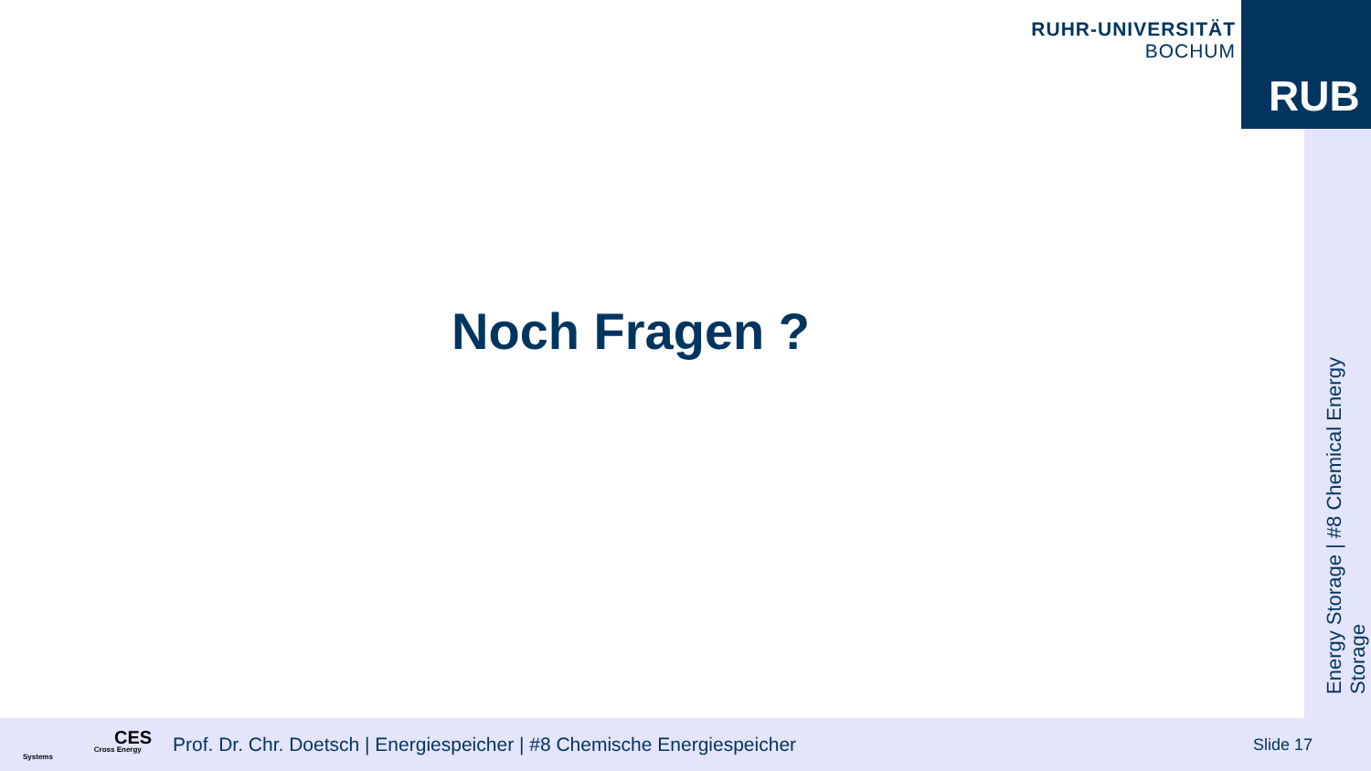RUHR-UNIVERSITÄT BOCHUM
RUB
Energy Storage | #8 Chemical Energy Storage
Noch Fragen ?
CES
Cross Energy Systems
Prof. Dr. Chr. Doetsch | Energiespeicher | #8 Chemische Energiespeicher
Slide 17